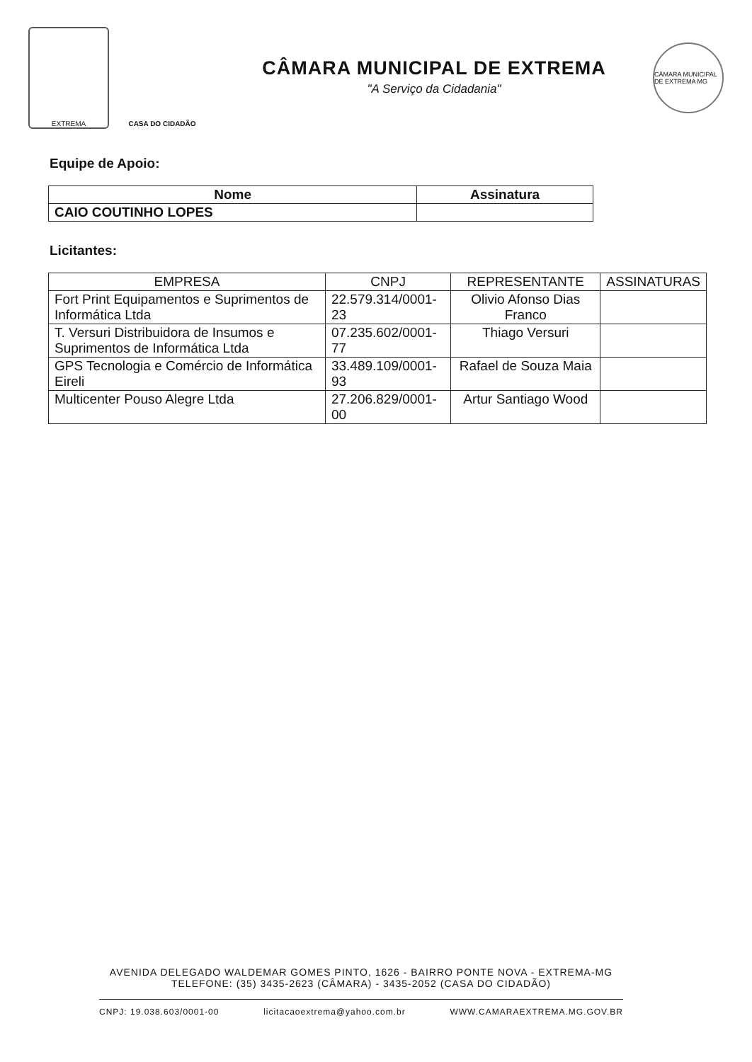EXTREMA CASA DO CIDADÃO
CÂMARA MUNICIPAL DE EXTREMA
"A Serviço da Cidadania"
CÂMARA MUNICIPAL DE EXTREMA MG
Equipe de Apoio:
| Nome | Assinatura |
| --- | --- |
| CAIO COUTINHO LOPES | |
Licitantes:
| EMPRESA | CNPJ | REPRESENTANTE | ASSINATURAS |
| --- | --- | --- | --- |
| Fort Print Equipamentos e Suprimentos de Informática Ltda | 22.579.314/0001-23 | Olivio Afonso Dias Franco | |
| T. Versuri Distribuidora de Insumos e Suprimentos de Informática Ltda | 07.235.602/0001-77 | Thiago Versuri | |
| GPS Tecnologia e Comércio de Informática Eireli | 33.489.109/0001-93 | Rafael de Souza Maia | |
| Multicenter Pouso Alegre Ltda | 27.206.829/0001-00 | Artur Santiago Wood | |
AVENIDA DELEGADO WALDEMAR GOMES PINTO, 1626 - BAIRRO PONTE NOVA - EXTREMA-MG
TELEFONE: (35) 3435-2623 (CÂMARA) - 3435-2052 (CASA DO CIDADÃO)
CNPJ: 19.038.603/0001-00 licitacaoextrema@yahoo.com.br WWW.CAMARAEXTREMA.MG.GOV.BR